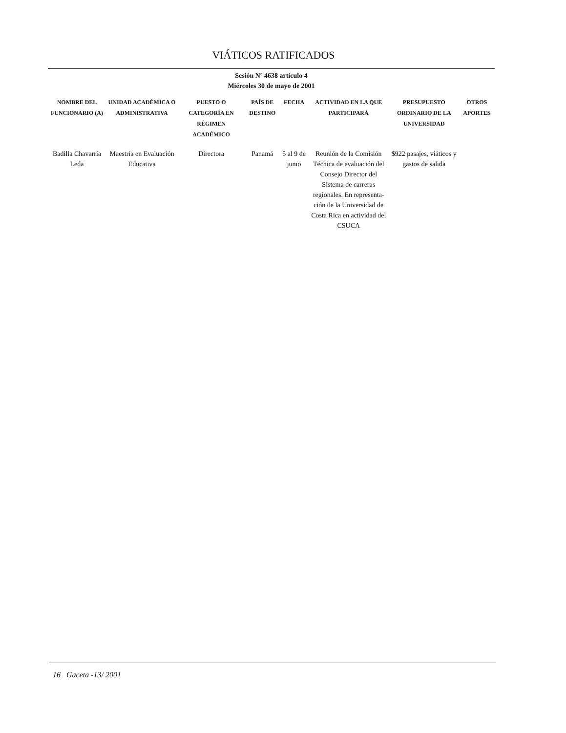VIÁTICOS RATIFICADOS
Sesión Nº 4638 artículo 4
Miércoles 30 de mayo de 2001
| NOMBRE DEL FUNCIONARIO (A) | UNIDAD ACADÉMICA O ADMINISTRATIVA | PUESTO O CATEGORÍA EN RÉGIMEN ACADÉMICO | PAÍS DE DESTINO | FECHA | ACTIVIDAD EN LA QUE PARTICIPARÁ | PRESUPUESTO ORDINARIO DE LA UNIVERSIDAD | OTROS APORTES |
| --- | --- | --- | --- | --- | --- | --- | --- |
| Badilla Chavarría Leda | Maestría en Evaluación Educativa | Directora | Panamá | 5 al 9 de junio | Reunión de la Comisión Técnica de evaluación del Consejo Director del Sistema de carreras regionales. En representa-ción de la Universidad de Costa Rica en actividad del CSUCA | $922 pasajes, viáticos y gastos de salida | |
16 Gaceta -13/ 2001